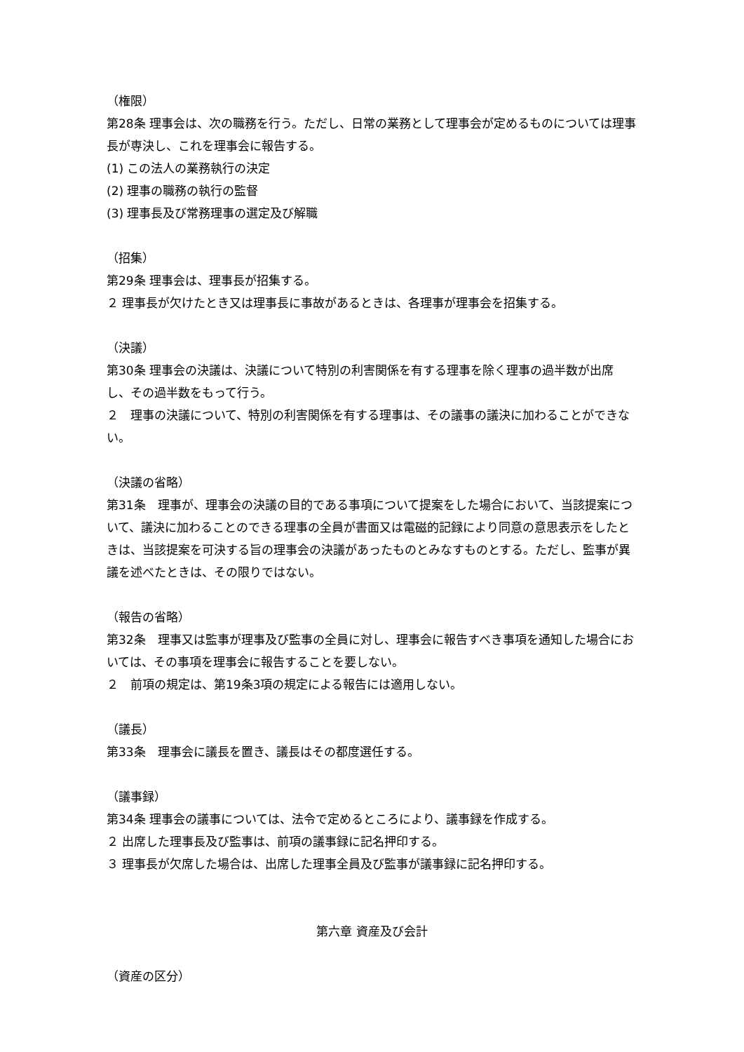（権限）
第28条 理事会は、次の職務を行う。ただし、日常の業務として理事会が定めるものについては理事長が専決し、これを理事会に報告する。
(1) この法人の業務執行の決定
(2) 理事の職務の執行の監督
(3) 理事長及び常務理事の選定及び解職
（招集）
第29条 理事会は、理事長が招集する。
２ 理事長が欠けたとき又は理事長に事故があるときは、各理事が理事会を招集する。
（決議）
第30条 理事会の決議は、決議について特別の利害関係を有する理事を除く理事の過半数が出席し、その過半数をもって行う。
２　理事の決議について、特別の利害関係を有する理事は、その議事の議決に加わることができない。
（決議の省略）
第31条　理事が、理事会の決議の目的である事項について提案をした場合において、当該提案について、議決に加わることのできる理事の全員が書面又は電磁的記録により同意の意思表示をしたときは、当該提案を可決する旨の理事会の決議があったものとみなすものとする。ただし、監事が異議を述べたときは、その限りではない。
（報告の省略）
第32条　理事又は監事が理事及び監事の全員に対し、理事会に報告すべき事項を通知した場合においては、その事項を理事会に報告することを要しない。
２　前項の規定は、第19条3項の規定による報告には適用しない。
（議長）
第33条　理事会に議長を置き、議長はその都度選任する。
（議事録）
第34条 理事会の議事については、法令で定めるところにより、議事録を作成する。
２ 出席した理事長及び監事は、前項の議事録に記名押印する。
３ 理事長が欠席した場合は、出席した理事全員及び監事が議事録に記名押印する。
第六章 資産及び会計
（資産の区分）